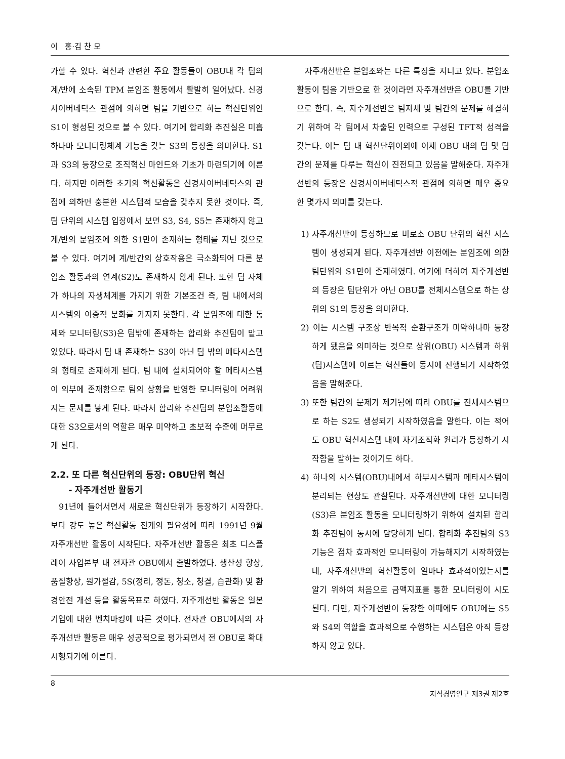이 홍·김 찬 모
가할 수 있다. 혁신과 관련한 주요 활동들이 OBU내 각 팀의 계/반에 소속된 TPM 분임조 활동에서 활발히 일어났다. 신경사이버네틱스 관점에 의하면 팀을 기반으로 하는 혁신단위인 S1이 형성된 것으로 볼 수 있다. 여기에 합리화 추진실은 미흡하나마 모니터링체계 기능을 갖는 S3의 등장을 의미한다. S1과 S3의 등장으로 조직혁신 마인드와 기초가 마련되기에 이른다. 하지만 이러한 초기의 혁신활동은 신경사이버네틱스의 관점에 의하면 충분한 시스템적 모습을 갖추지 못한 것이다. 즉, 팀 단위의 시스템 입장에서 보면 S3, S4, S5는 존재하지 않고 계/반의 분임조에 의한 S1만이 존재하는 형태를 지닌 것으로 볼 수 있다. 여기에 계/반간의 상호작용은 극소화되어 다른 분임조 활동과의 연계(S2)도 존재하지 않게 된다. 또한 팀 자체가 하나의 자생체계를 가지기 위한 기본조건 즉, 팀 내에서의 시스템의 이중적 분화를 가지지 못한다. 각 분임조에 대한 통제와 모니터링(S3)은 팀밖에 존재하는 합리화 추진팀이 맡고 있었다. 따라서 팀 내 존재하는 S3이 아닌 팀 밖의 메타시스템의 형태로 존재하게 된다. 팀 내에 설치되어야 할 메타시스템이 외부에 존재함으로 팀의 상황을 반영한 모니터링이 어려워지는 문제를 낳게 된다. 따라서 합리화 추진팀의 분임조활동에 대한 S3으로서의 역할은 매우 미약하고 초보적 수준에 머무르게 된다.
2.2. 또 다른 혁신단위의 등장: OBU단위 혁신
- 자주개선반 활동기
91년에 들어서면서 새로운 혁신단위가 등장하기 시작한다. 보다 강도 높은 혁신활동 전개의 필요성에 따라 1991년 9월 자주개선반 활동이 시작된다. 자주개선반 활동은 최초 디스플레이 사업본부 내 전자관 OBU에서 출발하였다. 생산성 향상, 품질향상, 원가절감, 5S(정리, 정돈, 청소, 청결, 습관화) 및 환경안전 개선 등을 활동목표로 하였다. 자주개선반 활동은 일본 기업에 대한 벤치마킹에 따른 것이다. 전자관 OBU에서의 자주개선반 활동은 매우 성공적으로 평가되면서 전 OBU로 확대 시행되기에 이른다.
자주개선반은 분임조와는 다른 특징을 지니고 있다. 분임조 활동이 팀을 기반으로 한 것이라면 자주개선반은 OBU를 기반으로 한다. 즉, 자주개선반은 팀자체 및 팀간의 문제를 해결하기 위하여 각 팀에서 차출된 인력으로 구성된 TFT적 성격을 갖는다. 이는 팀 내 혁신단위이외에 이제 OBU 내의 팀 및 팀간의 문제를 다루는 혁신이 진전되고 있음을 말해준다. 자주개선반의 등장은 신경사이버네틱스적 관점에 의하면 매우 중요한 몇가지 의미를 갖는다.
1) 자주개선반이 등장하므로 비로소 OBU 단위의 혁신 시스템이 생성되게 된다. 자주개선반 이전에는 분임조에 의한 팀단위의 S1만이 존재하였다. 여기에 더하여 자주개선반의 등장은 팀단위가 아닌 OBU를 전체시스템으로 하는 상위의 S1의 등장을 의미한다.
2) 이는 시스템 구조상 반복적 순환구조가 미약하나마 등장하게 됐음을 의미하는 것으로 상위(OBU) 시스템과 하위(팀)시스템에 이르는 혁신들이 동시에 진행되기 시작하였음을 말해준다.
3) 또한 팀간의 문제가 제기됨에 따라 OBU를 전체시스템으로 하는 S2도 생성되기 시작하였음을 말한다. 이는 적어도 OBU 혁신시스템 내에 자기조직화 원리가 등장하기 시작함을 말하는 것이기도 하다.
4) 하나의 시스템(OBU)내에서 하부시스템과 메타시스템이 분리되는 현상도 관찰된다. 자주개선반에 대한 모니터링(S3)은 분임조 활동을 모니터링하기 위하여 설치된 합리화 추진팀이 동시에 담당하게 된다. 합리화 추진팀의 S3기능은 점차 효과적인 모니터링이 가능해지기 시작하였는데, 자주개선반의 혁신활동이 얼마나 효과적이었는지를 알기 위하여 처음으로 금액지표를 통한 모니터링이 시도된다. 다만, 자주개선반이 등장한 이때에도 OBU에는 S5와 S4의 역할을 효과적으로 수행하는 시스템은 아직 등장하지 않고 있다.
8 지식경영연구 제3권 제2호